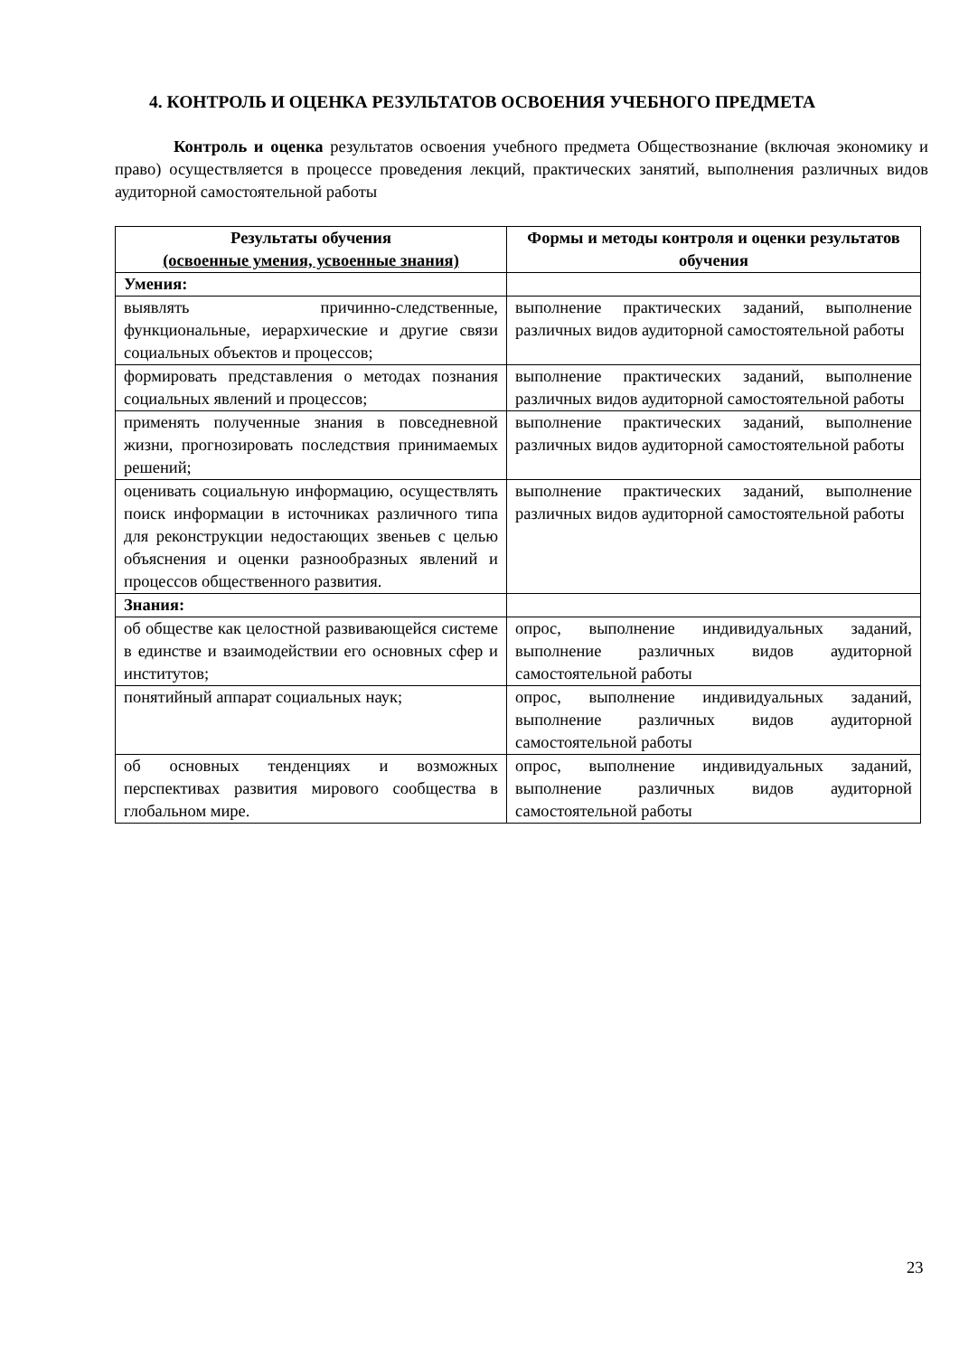4. КОНТРОЛЬ И ОЦЕНКА РЕЗУЛЬТАТОВ ОСВОЕНИЯ УЧЕБНОГО ПРЕДМЕТА
Контроль и оценка результатов освоения учебного предмета Обществознание (включая экономику и право) осуществляется в процессе проведения лекций, практических занятий, выполнения различных видов аудиторной самостоятельной работы
| Результаты обучения (освоенные умения, усвоенные знания) | Формы и методы контроля и оценки результатов обучения |
| --- | --- |
| Умения: | |
| выявлять причинно-следственные, функциональные, иерархические и другие связи социальных объектов и процессов; | выполнение практических заданий, выполнение различных видов аудиторной самостоятельной работы |
| формировать представления о методах познания социальных явлений и процессов; | выполнение практических заданий, выполнение различных видов аудиторной самостоятельной работы |
| применять полученные знания в повседневной жизни, прогнозировать последствия принимаемых решений; | выполнение практических заданий, выполнение различных видов аудиторной самостоятельной работы |
| оценивать социальную информацию, осуществлять поиск информации в источниках различного типа для реконструкции недостающих звеньев с целью объяснения и оценки разнообразных явлений и процессов общественного развития. | выполнение практических заданий, выполнение различных видов аудиторной самостоятельной работы |
| Знания: | |
| об обществе как целостной развивающейся системе в единстве и взаимодействии его основных сфер и институтов; | опрос, выполнение индивидуальных заданий, выполнение различных видов аудиторной самостоятельной работы |
| понятийный аппарат социальных наук; | опрос, выполнение индивидуальных заданий, выполнение различных видов аудиторной самостоятельной работы |
| об основных тенденциях и возможных перспективах развития мирового сообщества в глобальном мире. | опрос, выполнение индивидуальных заданий, выполнение различных видов аудиторной самостоятельной работы |
23